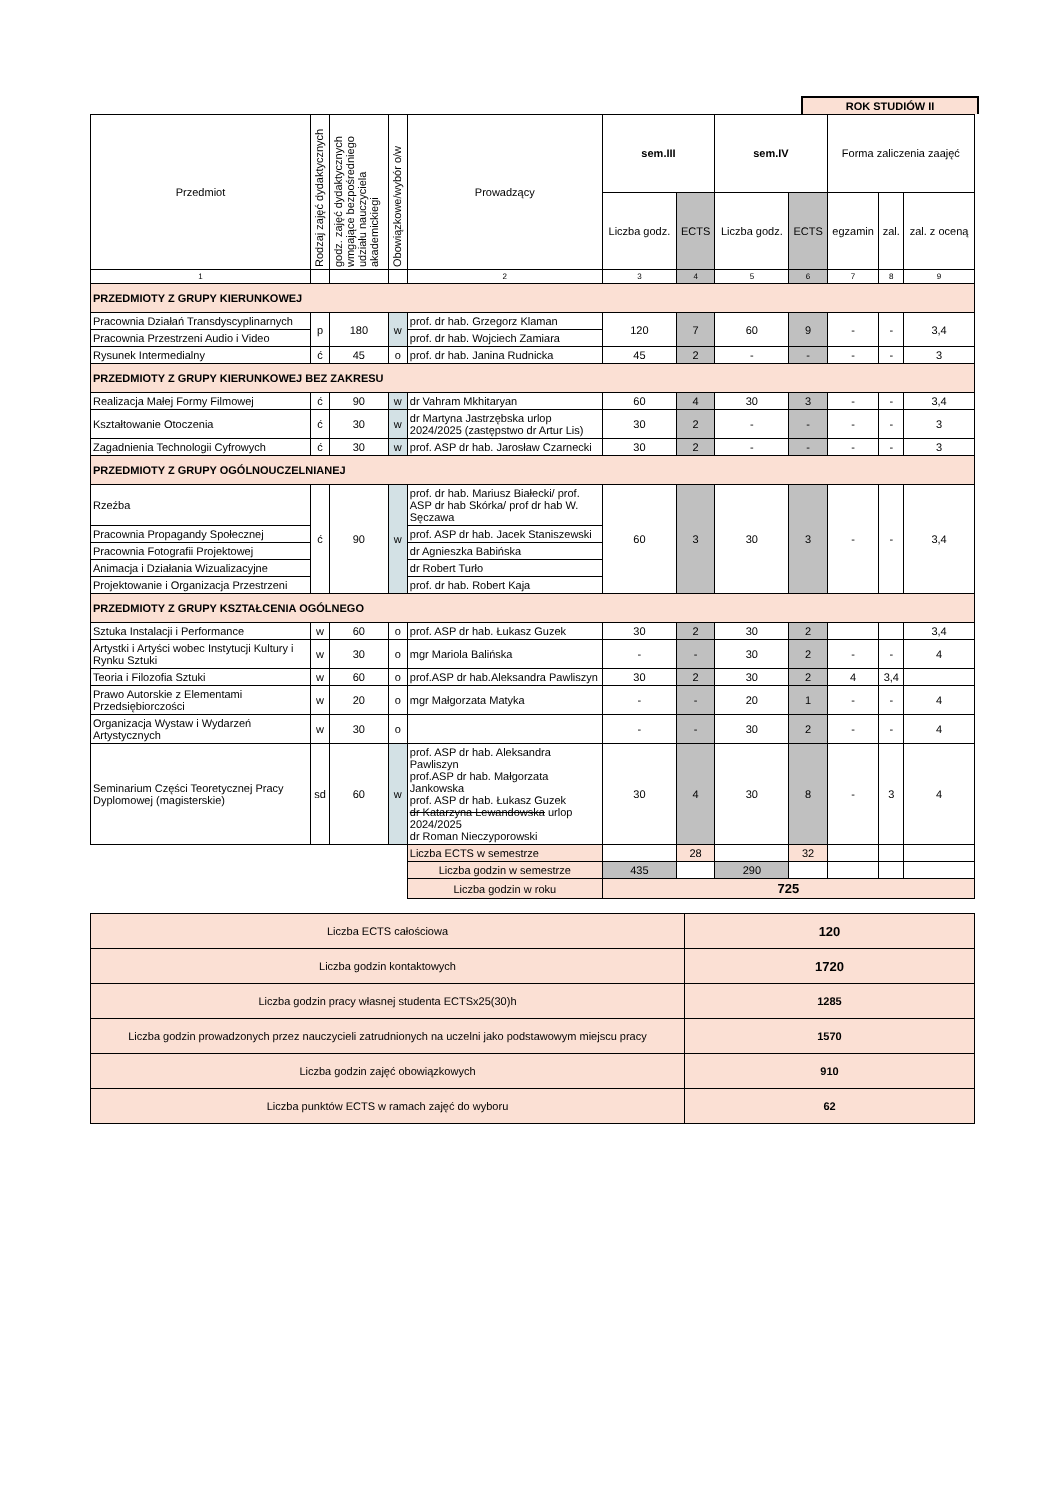ROK STUDIÓW II
| Przedmiot | Rodzaj zajęć dydaktycznych | godz. zajęć dydaktycznych wmgające bezpośredniego udziału nauczyciela akademickiegi | Obowiązkowe/wybór o/w | Prowadzący | sem.III | | sem.IV | | Forma zaliczenia zaajęć | | |
| --- | --- | --- | --- | --- | --- | --- | --- | --- | --- | --- | --- |
| | | | | | Liczba godz. | ECTS | Liczba godz. | ECTS | egzamin | zal. | zal. z oceną |
| 1 | | | | 2 | 3 | 4 | 5 | 6 | 7 | 8 | 9 |
| PRZEDMIOTY Z GRUPY KIERUNKOWEJ | | | | | | | | | | | |
| Pracownia Działań Transdyscyplinarnych | p | 180 | w | prof. dr hab. Grzegorz Klaman | 120 | 7 | 60 | 9 | - | - | 3,4 |
| Pracownia Przestrzeni Audio i Video | | | | prof. dr hab. Wojciech Zamiara | | | | | | | |
| Rysunek Intermedialny | ć | 45 | o | prof. dr hab. Janina Rudnicka | 45 | 2 | - | - | - | - | 3 |
| PRZEDMIOTY Z GRUPY KIERUNKOWEJ BEZ ZAKRESU | | | | | | | | | | | |
| Realizacja Małej Formy Filmowej | ć | 90 | w | dr Vahram Mkhitaryan | 60 | 4 | 30 | 3 | - | - | 3,4 |
| Kształtowanie Otoczenia | ć | 30 | w | dr Martyna Jastrzębska urlop 2024/2025 (zastępstwo dr Artur Lis) | 30 | 2 | - | - | - | - | 3 |
| Zagadnienia Technologii Cyfrowych | ć | 30 | w | prof. ASP dr hab. Jarosław Czarnecki | 30 | 2 | - | - | - | - | 3 |
| PRZEDMIOTY Z GRUPY OGÓLNOUCZELNIANEJ | | | | | | | | | | | |
| Rzeźba | ć | 90 | w | prof. dr hab. Mariusz Białecki/ prof. ASP dr hab Skórka/ prof dr hab W. Sęczawa | 60 | 3 | 30 | 3 | - | - | 3,4 |
| Pracownia Propagandy Społecznej | | | | prof. ASP dr hab. Jacek Staniszewski | | | | | | | |
| Pracownia Fotografii Projektowej | | | | dr Agnieszka Babińska | | | | | | | |
| Animacja i Działania Wizualizacyjne | | | | dr Robert Turło | | | | | | | |
| Projektowanie i Organizacja Przestrzeni | | | | prof. dr hab. Robert Kaja | | | | | | | |
| PRZEDMIOTY Z GRUPY KSZTAŁCENIA OGÓLNEGO | | | | | | | | | | | |
| Sztuka Instalacji i Performance | w | 60 | o | prof. ASP dr hab. Łukasz Guzek | 30 | 2 | 30 | 2 | | | 3,4 |
| Artystki i Artyści wobec Instytucji Kultury i Rynku Sztuki | w | 30 | o | mgr Mariola Balińska | - | - | 30 | 2 | - | - | 4 |
| Teoria i Filozofia Sztuki | w | 60 | o | prof.ASP dr hab.Aleksandra Pawliszyn | 30 | 2 | 30 | 2 | 4 | 3,4 | |
| Prawo Autorskie z Elementami Przedsiębiorczości | w | 20 | o | mgr Małgorzata Matyka | - | - | 20 | 1 | - | - | 4 |
| Organizacja Wystaw i Wydarzeń Artystycznych | w | 30 | o | | - | - | 30 | 2 | - | - | 4 |
| Seminarium Części Teoretycznej Pracy Dyplomowej (magisterskie) | sd | 60 | w | prof. ASP dr hab. Aleksandra Pawliszyn prof.ASP dr hab. Małgorzata Jankowska prof. ASP dr hab. Łukasz Guzek dr Katarzyna Lewandowska urlop 2024/2025 dr Roman Nieczyporowski | 30 | 4 | 30 | 8 | - | 3 | 4 |
| | | | | Liczba ECTS w semestrze | | 28 | | 32 | | | |
| | | | | Liczba godzin w semestrze | 435 | | 290 | | | | |
| | | | | Liczba godzin w roku | 725 | | | | | | |
| Liczba ECTS całościowa | 120 |
| Liczba godzin kontaktowych | 1720 |
| Liczba godzin pracy własnej studenta ECTSx25(30)h | 1285 |
| Liczba godzin prowadzonych przez nauczycieli zatrudnionych na uczelni jako podstawowym miejscu pracy | 1570 |
| Liczba godzin zajęć obowiązkowych | 910 |
| Liczba punktów ECTS w ramach zajęć do wyboru | 62 |